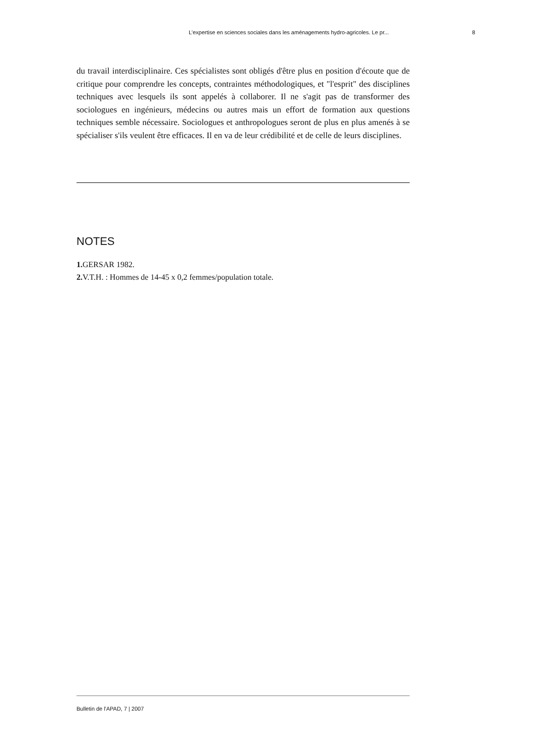L’expertise en sciences sociales dans les aménagements hydro-agricoles. Le pr... 8
du travail interdisciplinaire. Ces spécialistes sont obligés d'être plus en position d'écoute que de critique pour comprendre les concepts, contraintes méthodologiques, et "l'esprit" des disciplines techniques avec lesquels ils sont appelés à collaborer. Il ne s'agit pas de transformer des sociologues en ingénieurs, médecins ou autres mais un effort de formation aux questions techniques semble nécessaire. Sociologues et anthropologues seront de plus en plus amenés à se spécialiser s'ils veulent être efficaces. Il en va de leur crédibilité et de celle de leurs disciplines.
NOTES
1. GERSAR 1982.
2. V.T.H. : Hommes de 14-45 x 0,2 femmes/population totale.
Bulletin de l'APAD, 7 | 2007